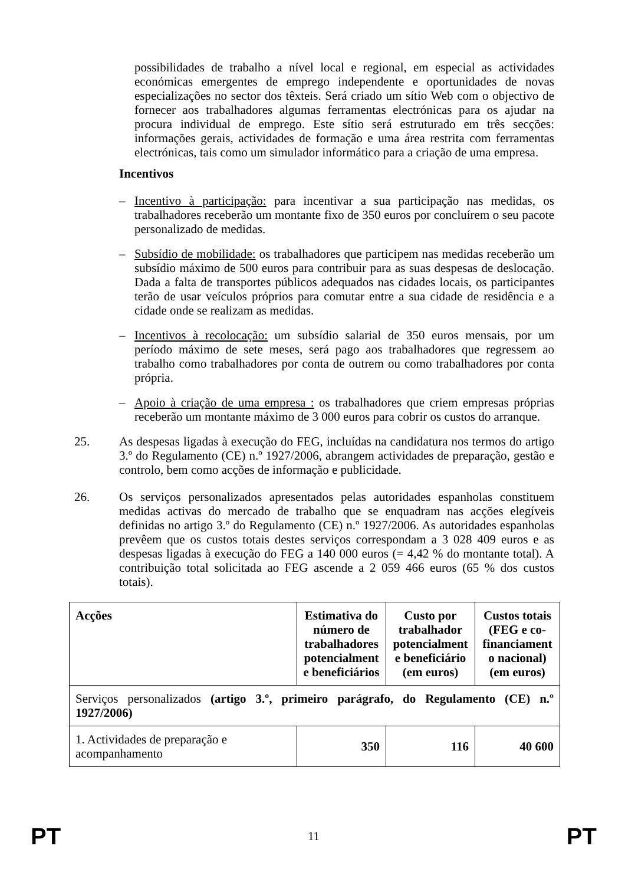possibilidades de trabalho a nível local e regional, em especial as actividades económicas emergentes de emprego independente e oportunidades de novas especializações no sector dos têxteis. Será criado um sítio Web com o objectivo de fornecer aos trabalhadores algumas ferramentas electrónicas para os ajudar na procura individual de emprego. Este sítio será estruturado em três secções: informações gerais, actividades de formação e uma área restrita com ferramentas electrónicas, tais como um simulador informático para a criação de uma empresa.
Incentivos
– Incentivo à participação: para incentivar a sua participação nas medidas, os trabalhadores receberão um montante fixo de 350 euros por concluírem o seu pacote personalizado de medidas.
– Subsídio de mobilidade: os trabalhadores que participem nas medidas receberão um subsídio máximo de 500 euros para contribuir para as suas despesas de deslocação. Dada a falta de transportes públicos adequados nas cidades locais, os participantes terão de usar veículos próprios para comutar entre a sua cidade de residência e a cidade onde se realizam as medidas.
– Incentivos à recolocação: um subsídio salarial de 350 euros mensais, por um período máximo de sete meses, será pago aos trabalhadores que regressem ao trabalho como trabalhadores por conta de outrem ou como trabalhadores por conta própria.
– Apoio à criação de uma empresa : os trabalhadores que criem empresas próprias receberão um montante máximo de 3 000 euros para cobrir os custos do arranque.
25. As despesas ligadas à execução do FEG, incluídas na candidatura nos termos do artigo 3.º do Regulamento (CE) n.º 1927/2006, abrangem actividades de preparação, gestão e controlo, bem como acções de informação e publicidade.
26. Os serviços personalizados apresentados pelas autoridades espanholas constituem medidas activas do mercado de trabalho que se enquadram nas acções elegíveis definidas no artigo 3.º do Regulamento (CE) n.º 1927/2006. As autoridades espanholas prevêem que os custos totais destes serviços correspondam a 3 028 409 euros e as despesas ligadas à execução do FEG a 140 000 euros (= 4,42 % do montante total). A contribuição total solicitada ao FEG ascende a 2 059 466 euros (65 % dos custos totais).
| Acções | Estimativa do número de trabalhadores potencialment e beneficiários | Custo por trabalhador potencialment e beneficiário (em euros) | Custos totais (FEG e co-financiament o nacional) (em euros) |
| --- | --- | --- | --- |
| Serviços personalizados (artigo 3.º, primeiro parágrafo, do Regulamento (CE) n.º 1927/2006) | | | |
| 1. Actividades de preparação e acompanhamento | 350 | 116 | 40 600 |
PT 11 PT